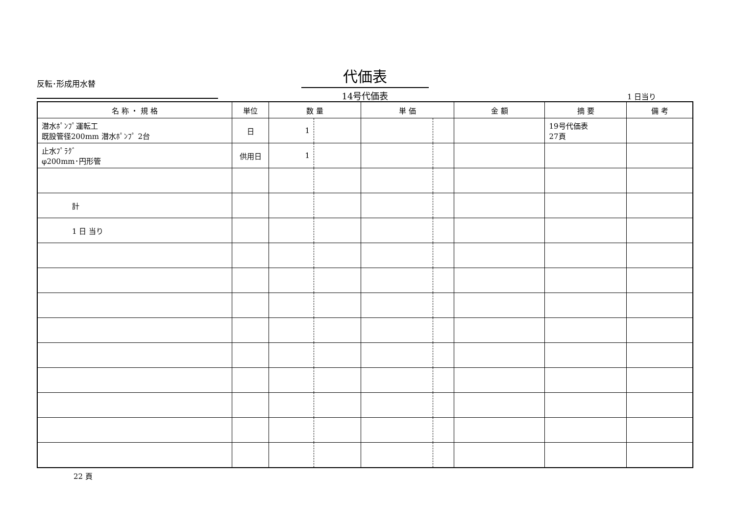反転･形成用水替
代価表
14号代価表
1 日当り
| 名 称 ・ 規 格 | 単位 | 数 量 | | 単 価 | | 金 額 | 摘 要 | 備 考 |
| --- | --- | --- | --- | --- | --- | --- | --- | --- |
| 潜水ﾎﾟﾝﾌﾟ運転工 既設管径200mm 潜水ﾎﾟﾝﾌﾟ 2台 | 日 | 1 | | | | | 19号代価表 27頁 | |
| 止水ﾌﾟﾗｸﾞ φ200mm･円形管 | 供用日 | 1 | | | | | | |
| 計 | | | | | | | | |
| 1 日 当り | | | | | | | | |
22 頁